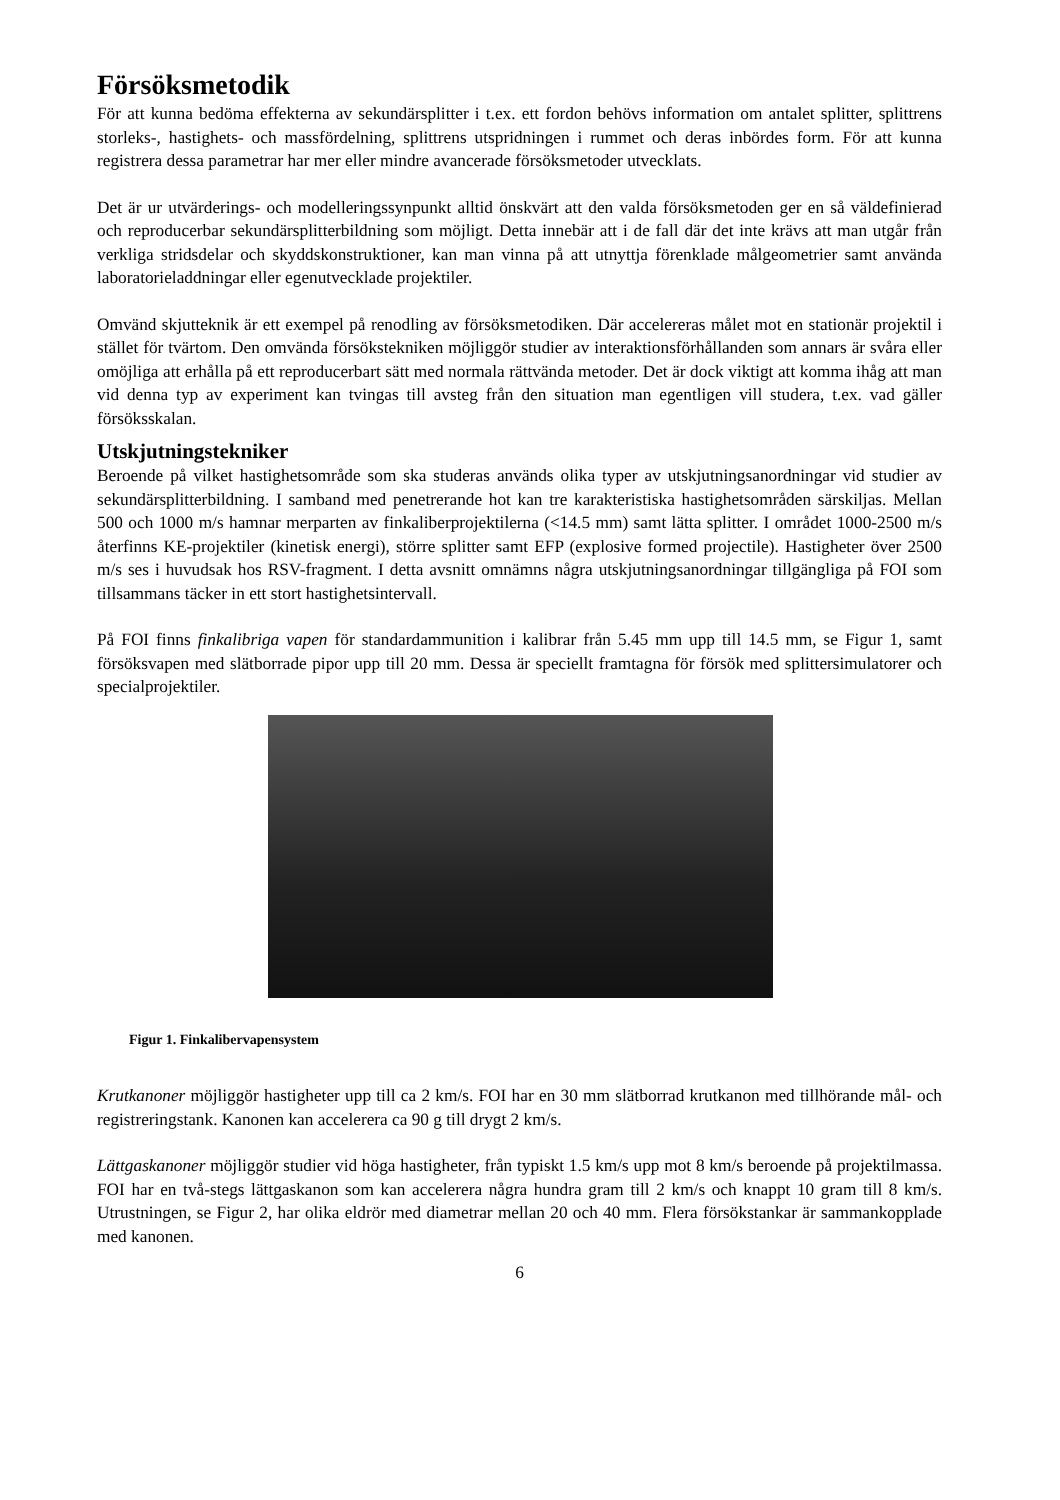Försöksmetodik
För att kunna bedöma effekterna av sekundärsplitter i t.ex. ett fordon behövs information om antalet splitter, splittrens storleks-, hastighets- och massfördelning, splittrens utspridningen i rummet och deras inbördes form. För att kunna registrera dessa parametrar har mer eller mindre avancerade försöksmetoder utvecklats.
Det är ur utvärderings- och modelleringssynpunkt alltid önskvärt att den valda försöksmetoden ger en så väldefinierad och reproducerbar sekundärsplitterbildning som möjligt. Detta innebär att i de fall där det inte krävs att man utgår från verkliga stridsdelar och skyddskonstruktioner, kan man vinna på att utnyttja förenklade målgeometrier samt använda laboratorieladdningar eller egenutvecklade projektiler.
Omvänd skjutteknik är ett exempel på renodling av försöksmetodiken. Där accelereras målet mot en stationär projektil i stället för tvärtom. Den omvända försökstekniken möjliggör studier av interaktionsförhållanden som annars är svåra eller omöjliga att erhålla på ett reproducerbart sätt med normala rättvända metoder. Det är dock viktigt att komma ihåg att man vid denna typ av experiment kan tvingas till avsteg från den situation man egentligen vill studera, t.ex. vad gäller försöksskalan.
Utskjutningstekniker
Beroende på vilket hastighetsområde som ska studeras används olika typer av utskjutningsanordningar vid studier av sekundärsplitterbildning. I samband med penetrerande hot kan tre karakteristiska hastighetsområden särskiljas. Mellan 500 och 1000 m/s hamnar merparten av finkaliberprojektilerna (<14.5 mm) samt lätta splitter. I området 1000-2500 m/s återfinns KE-projektiler (kinetisk energi), större splitter samt EFP (explosive formed projectile). Hastigheter över 2500 m/s ses i huvudsak hos RSV-fragment. I detta avsnitt omnämns några utskjutningsanordningar tillgängliga på FOI som tillsammans täcker in ett stort hastighetsintervall.
På FOI finns finkalibriga vapen för standardammunition i kalibrar från 5.45 mm upp till 14.5 mm, se Figur 1, samt försöksvapen med slätborrade pipor upp till 20 mm. Dessa är speciellt framtagna för försök med splittersimulatorer och specialprojektiler.
Figur 1. Finkalibervapensystem
Krutkanoner möjliggör hastigheter upp till ca 2 km/s. FOI har en 30 mm slätborrad krutkanon med tillhörande mål- och registreringstank. Kanonen kan accelerera ca 90 g till drygt 2 km/s.
Lättgaskanoner möjliggör studier vid höga hastigheter, från typiskt 1.5 km/s upp mot 8 km/s beroende på projektilmassa. FOI har en två-stegs lättgaskanon som kan accelerera några hundra gram till 2 km/s och knappt 10 gram till 8 km/s. Utrustningen, se Figur 2, har olika eldrör med diametrar mellan 20 och 40 mm. Flera försökstankar är sammankopplade med kanonen.
6